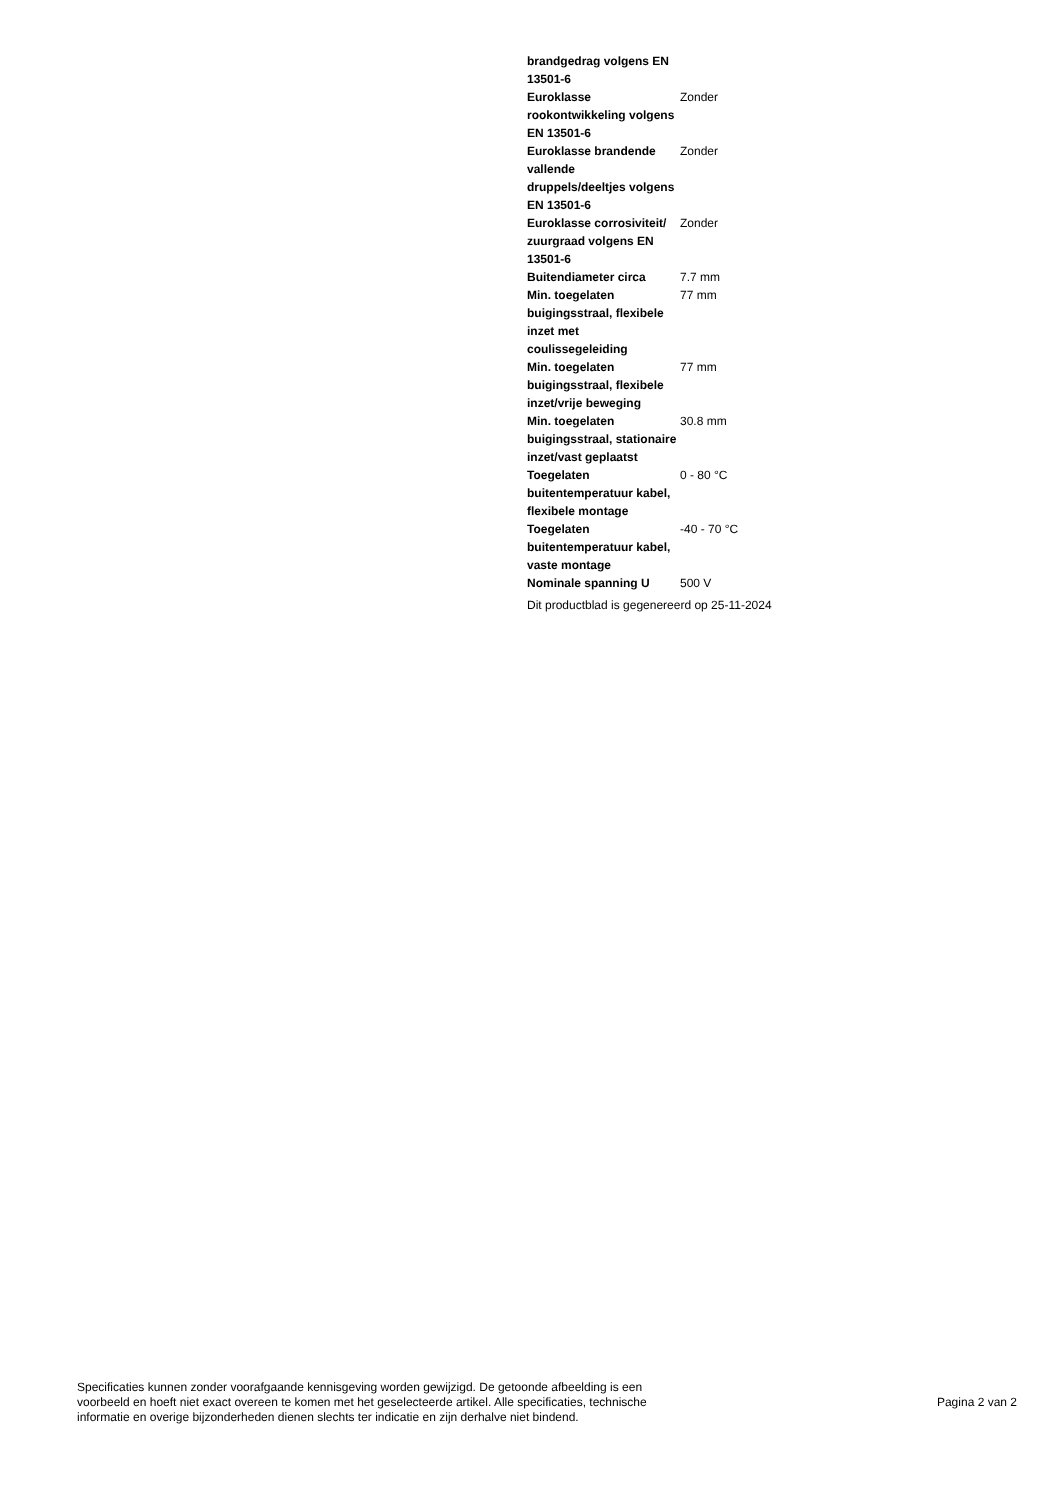| brandgedrag volgens EN 13501-6 | |
| Euroklasse rookontwikkeling volgens EN 13501-6 | Zonder |
| Euroklasse brandende vallende druppels/deeltjes volgens EN 13501-6 | Zonder |
| Euroklasse corrosiviteit/ zuurgraad volgens EN 13501-6 | Zonder |
| Buitendiameter circa | 7.7 mm |
| Min. toegelaten buigingsstraal, flexibele inzet met coulissegeleiding | 77 mm |
| Min. toegelaten buigingsstraal, flexibele inzet/vrije beweging | 77 mm |
| Min. toegelaten buigingsstraal, stationaire inzet/vast geplaatst | 30.8 mm |
| Toegelaten buitentemperatuur kabel, flexibele montage | 0 - 80 °C |
| Toegelaten buitentemperatuur kabel, vaste montage | -40 - 70 °C |
| Nominale spanning U | 500 V |
Dit productblad is gegenereerd op 25-11-2024
Specificaties kunnen zonder voorafgaande kennisgeving worden gewijzigd. De getoonde afbeelding is een
voorbeeld en hoeft niet exact overeen te komen met het geselecteerde artikel. Alle specificaties, technische
informatie en overige bijzonderheden dienen slechts ter indicatie en zijn derhalve niet bindend.
Pagina 2 van 2